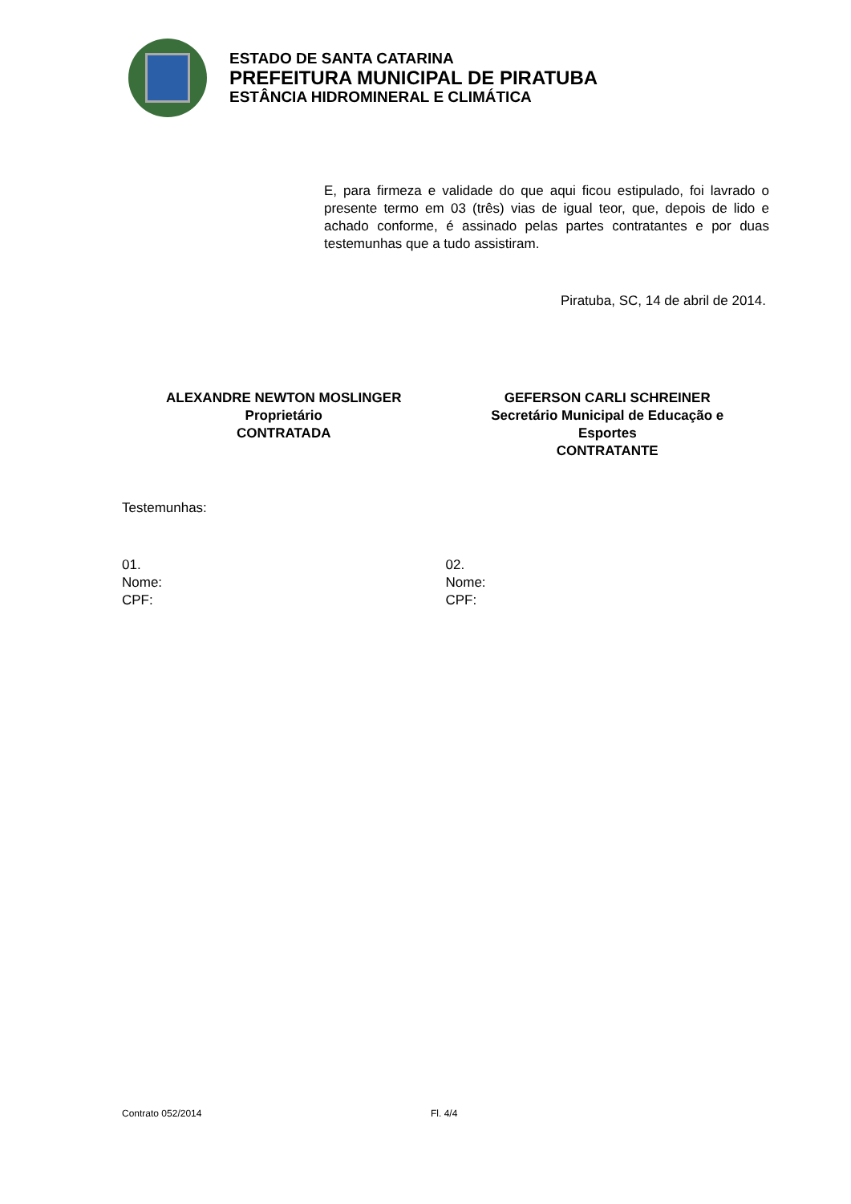ESTADO DE SANTA CATARINA
PREFEITURA MUNICIPAL DE PIRATUBA
ESTÂNCIA HIDROMINERAL E CLIMÁTICA
E, para firmeza e validade do que aqui ficou estipulado, foi lavrado o presente termo em 03 (três) vias de igual teor, que, depois de lido e achado conforme, é assinado pelas partes contratantes e por duas testemunhas que a tudo assistiram.
Piratuba, SC, 14 de abril de 2014.
ALEXANDRE NEWTON MOSLINGER
Proprietário
CONTRATADA
GEFERSON CARLI SCHREINER
Secretário Municipal de Educação e
Esportes
CONTRATANTE
Testemunhas:
01.
Nome:
CPF:
02.
Nome:
CPF:
Contrato 052/2014 Fl. 4/4